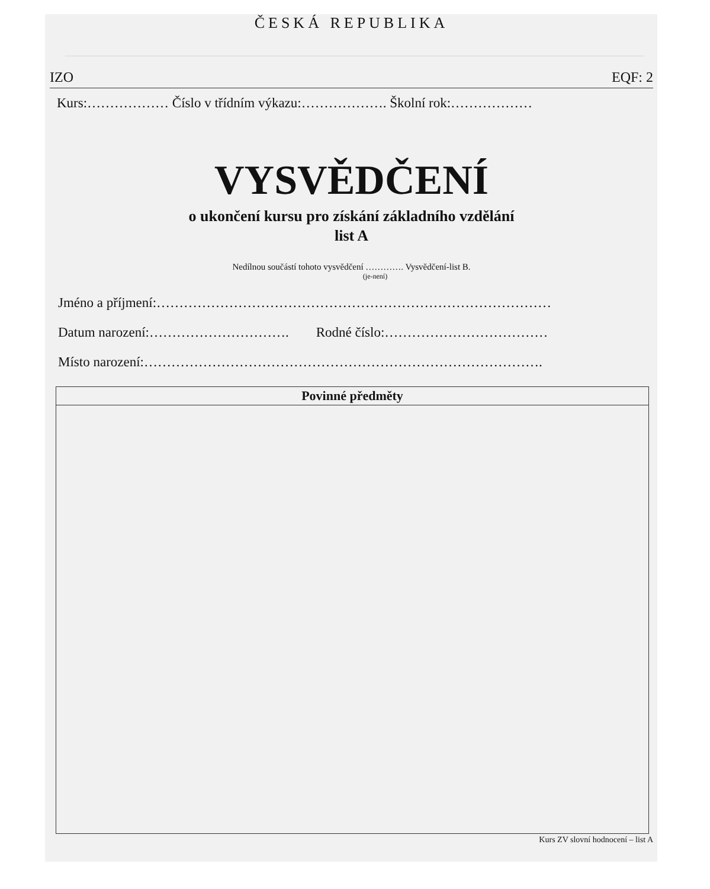ČESKÁ REPUBLIKA
IZO EQF: 2
Kurs:……………… Číslo v třídním výkazu:………………. Školní rok:………………
VYSVĚDČENÍ
o ukončení kursu pro získání základního vzdělání
list A
Nedílnou součástí tohoto vysvědčení …………. Vysvědčení-list B.
(je-není)
Jméno a příjmení:……………………………………………………………………………
Datum narození:…………………………. Rodné číslo:………………………………
Místo narození:…………………………………………………………………………….
| Povinné předměty |
| --- |
Kurs ZV slovní hodnocení – list A